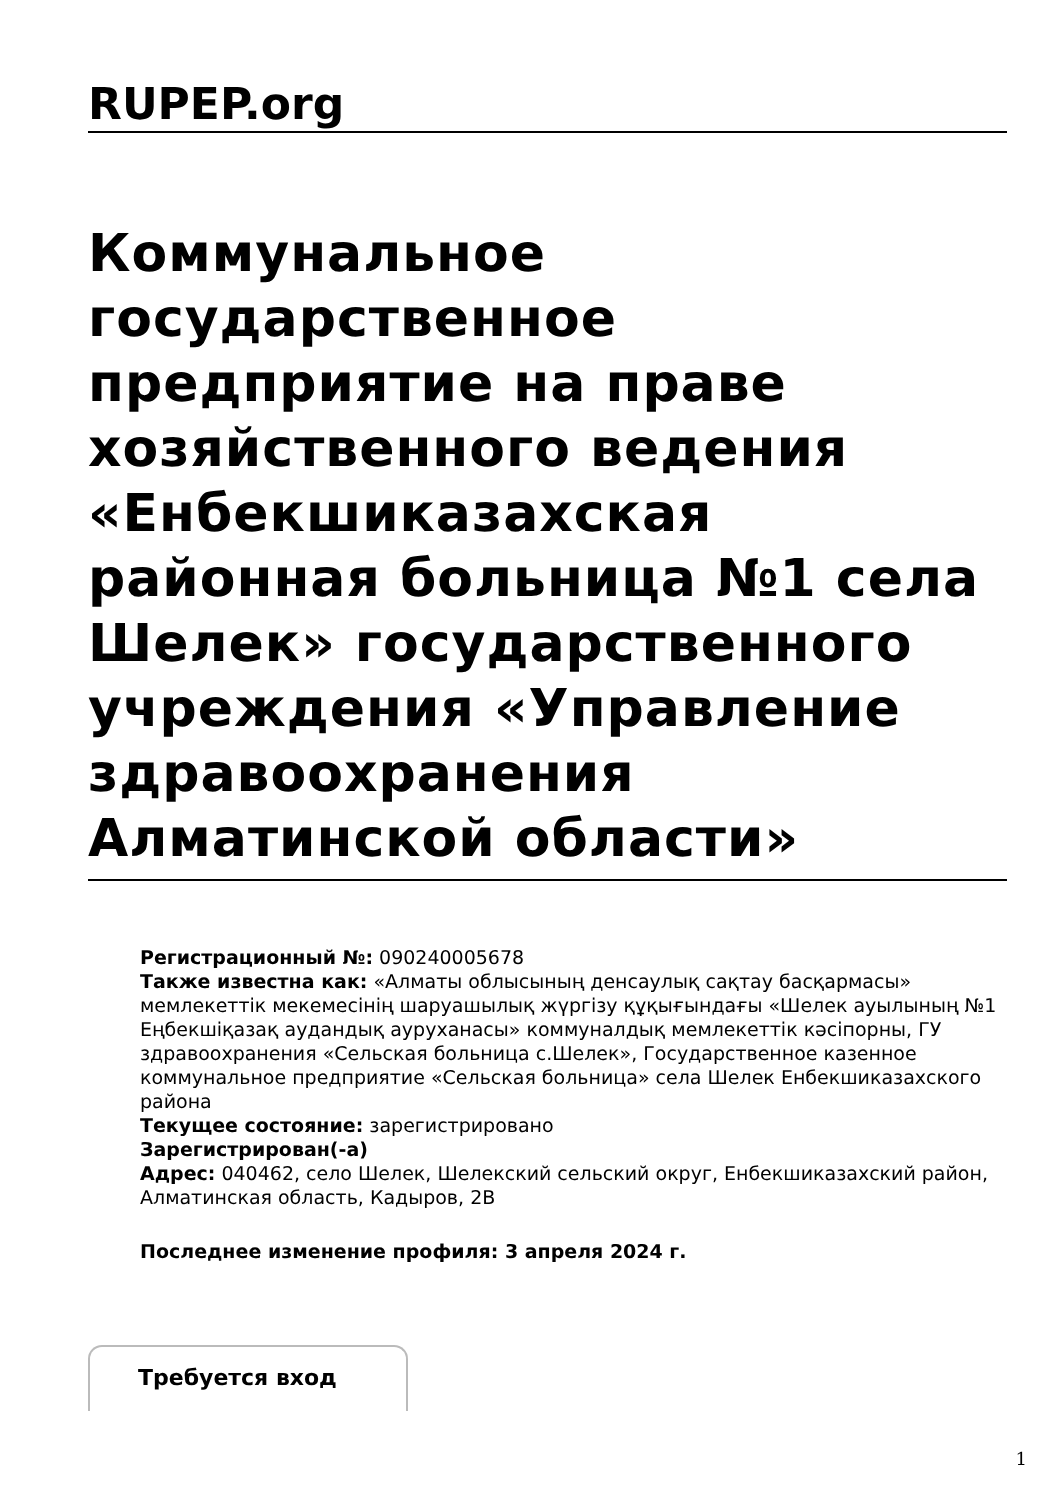RUPEP.org
Коммунальное государственное предприятие на праве хозяйственного ведения «Енбекшиказахская районная больница №1 села Шелек» государственного учреждения «Управление здравоохранения Алматинской области»
Регистрационный №: 090240005678
Также известна как: «Алматы облысының денсаулық сақтау басқармасы» мемлекеттік мекемесінің шаруашылық жүргізу құқығындағы «Шелек ауылының №1 Еңбекшіқазақ аудандық ауруханасы» коммуналдық мемлекеттік кәсіпорны, ГУ здравоохранения «Сельская больница с.Шелек», Государственное казенное коммунальное предприятие «Сельская больница» села Шелек Енбекшиказахского района
Текущее состояние: зарегистрировано
Зарегистрирован(-а)
Адрес: 040462, село Шелек, Шелекский сельский округ, Енбекшиказахский район, Алматинская область, Кадыров, 2В
Последнее изменение профиля: 3 апреля 2024 г.
Требуется вход
1